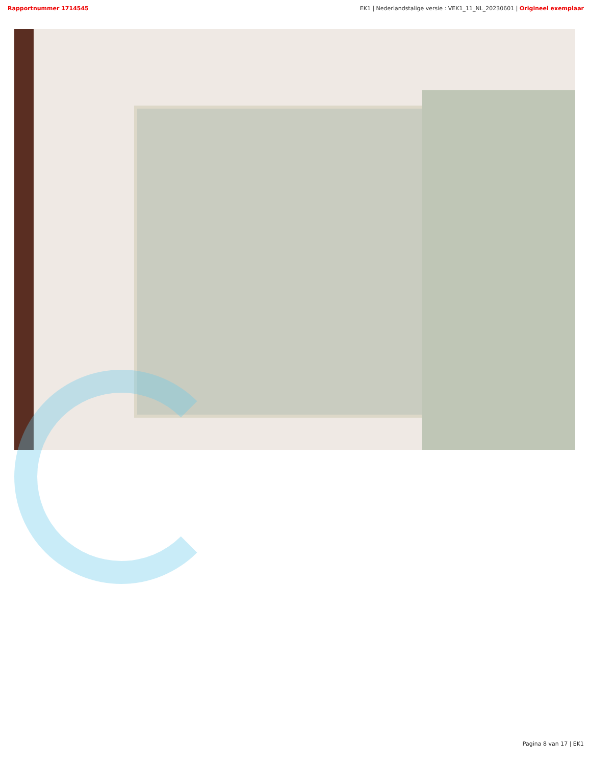Rapportnummer 1714545 EK1 | Nederlandstalige versie : VEK1_11_NL_20230601 | Origineel exemplaar
Pagina 8 van 17 | EK1